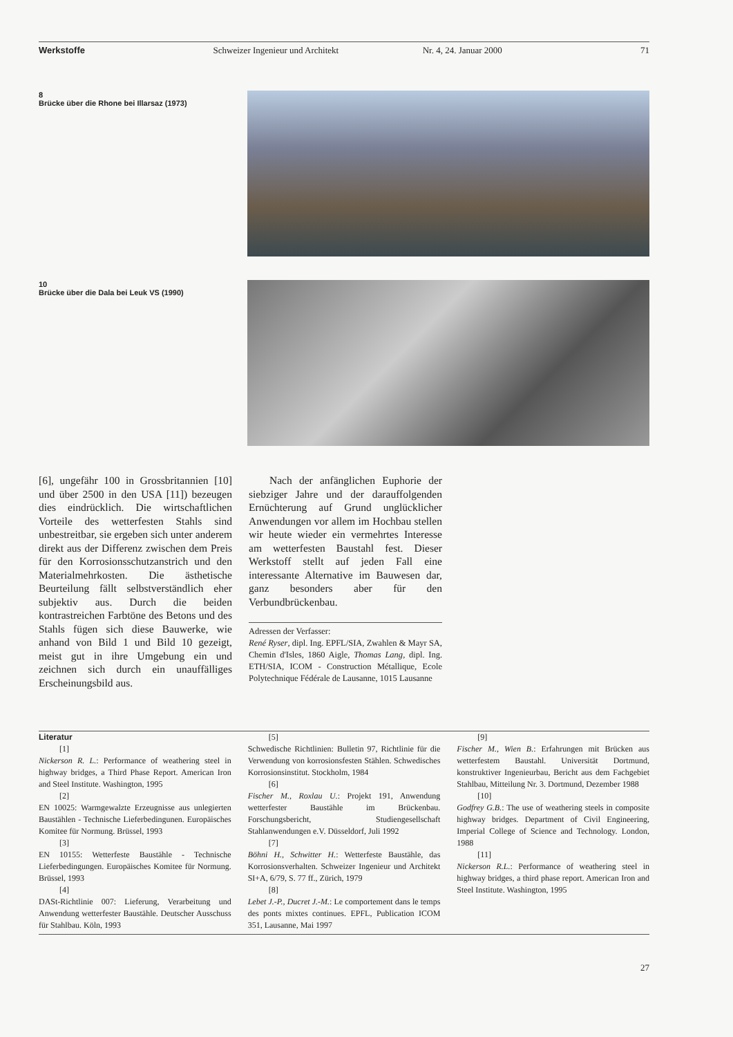Werkstoffe Schweizer Ingenieur und Architekt
Nr. 4, 24. Januar 2000 71
8
Brücke über die Rhone bei Illarsaz (1973)
10
Brücke über die Dala bei Leuk VS (1990)
[6], ungefähr 100 in Grossbritannien [10] und über 2500 in den USA [11]) bezeugen dies eindrücklich. Die wirtschaftlichen Vorteile des wetterfesten Stahls sind unbestreitbar, sie ergeben sich unter anderem direkt aus der Differenz zwischen dem Preis für den Korrosionsschutzanstrich und den Materialmehrkosten. Die ästhetische Beurteilung fällt selbstverständlich eher subjektiv aus. Durch die beiden kontrastreichen Farbtöne des Betons und des Stahls fügen sich diese Bauwerke, wie anhand von Bild 1 und Bild 10 gezeigt, meist gut in ihre Umgebung ein und zeichnen sich durch ein unauffälliges Erscheinungsbild aus.
Nach der anfänglichen Euphorie der siebziger Jahre und der darauffolgenden Ernüchterung auf Grund unglücklicher Anwendungen vor allem im Hochbau stellen wir heute wieder ein vermehrtes Interesse am wetterfesten Baustahl fest. Dieser Werkstoff stellt auf jeden Fall eine interessante Alternative im Bauwesen dar, ganz besonders aber für den Verbundbrückenbau.
Adressen der Verfasser:
René Ryser, dipl. Ing. EPFL/SIA, Zwahlen & Mayr SA, Chemin d'Isles, 1860 Aigle, Thomas Lang, dipl. Ing. ETH/SIA, ICOM - Construction Métallique, Ecole Polytechnique Fédérale de Lausanne, 1015 Lausanne
Literatur
[1]
Nickerson R. L.: Performance of weathering steel in highway bridges, a Third Phase Report. American Iron and Steel Institute. Washington, 1995
[2]
EN 10025: Warmgewalzte Erzeugnisse aus unlegierten Baustählen - Technische Lieferbedingunen. Europäisches Komitee für Normung. Brüssel, 1993
[3]
EN 10155: Wetterfeste Baustähle - Technische Lieferbedingungen. Europäisches Komitee für Normung. Brüssel, 1993
[4]
DASt-Richtlinie 007: Lieferung, Verarbeitung und Anwendung wetterfester Baustähle. Deutscher Ausschuss für Stahlbau. Köln, 1993
[5]
Schwedische Richtlinien: Bulletin 97, Richtlinie für die Verwendung von korrosionsfesten Stählen. Schwedisches Korrosionsinstitut. Stockholm, 1984
[6]
Fischer M., Roxlau U.: Projekt 191, Anwendung wetterfester Baustähle im Brückenbau. Forschungsbericht, Studiengesellschaft Stahlanwendungen e.V. Düsseldorf, Juli 1992
[7]
Böhni H., Schwitter H.: Wetterfeste Baustähle, das Korrosionsverhalten. Schweizer Ingenieur und Architekt SI+A, 6/79, S. 77 ff., Zürich, 1979
[8]
Lebet J.-P., Ducret J.-M.: Le comportement dans le temps des ponts mixtes continues. EPFL, Publication ICOM 351, Lausanne, Mai 1997
[9]
Fischer M., Wien B.: Erfahrungen mit Brücken aus wetterfestem Baustahl. Universität Dortmund, konstruktiver Ingenieurbau, Bericht aus dem Fachgebiet Stahlbau, Mitteilung Nr. 3. Dortmund, Dezember 1988
[10]
Godfrey G.B.: The use of weathering steels in composite highway bridges. Department of Civil Engineering, Imperial College of Science and Technology. London, 1988
[11]
Nickerson R.L.: Performance of weathering steel in highway bridges, a third phase report. American Iron and Steel Institute. Washington, 1995
27